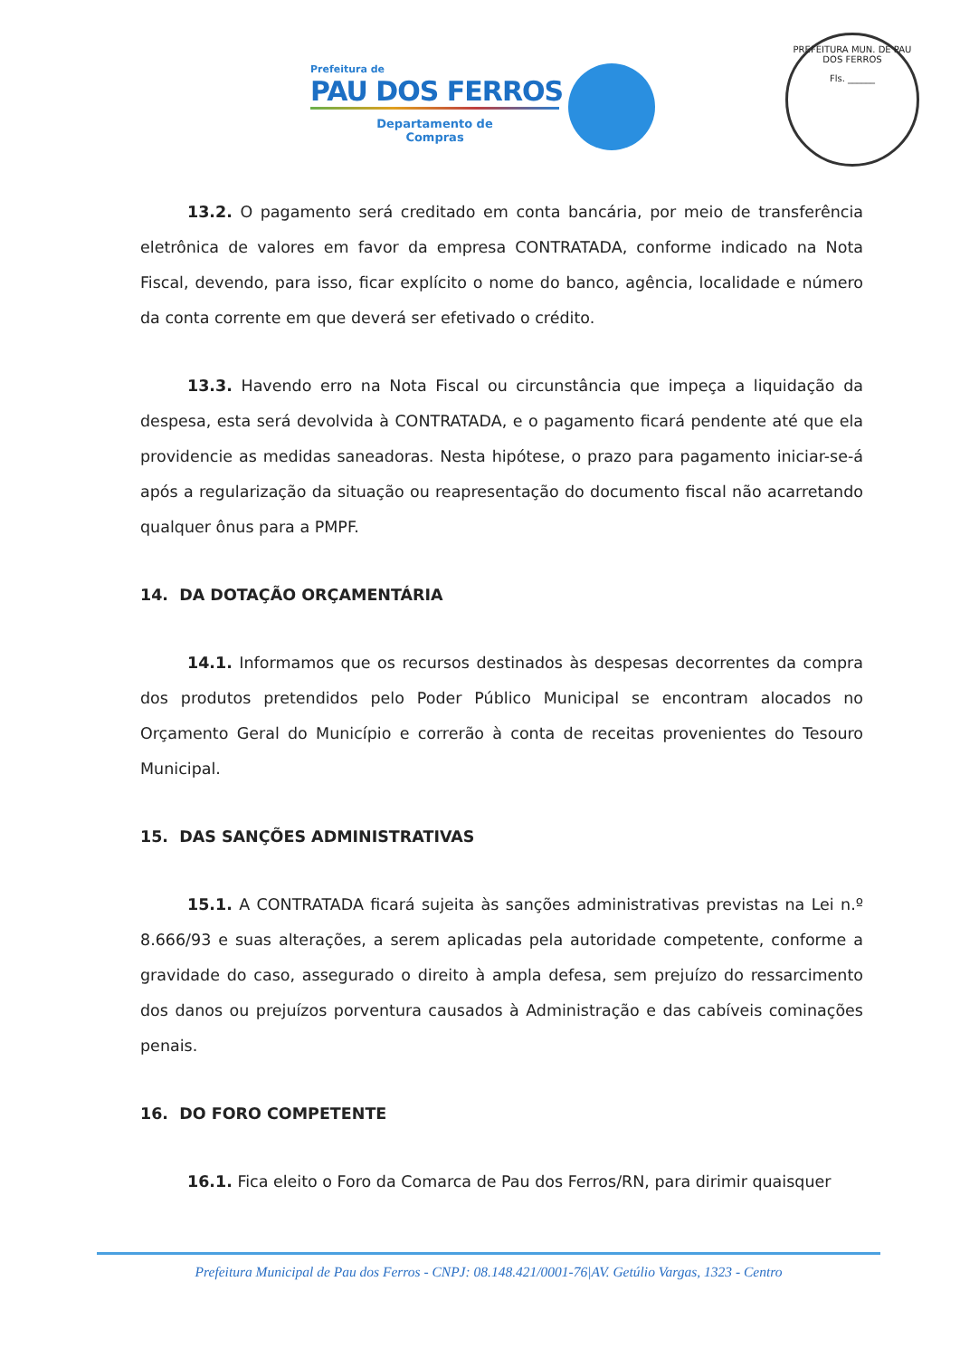Prefeitura de
PAU DOS FERROS
Departamento de
Compras
PREFEITURA MUN. DE PAU DOS FERROS
Fls. ______
13.2. O pagamento será creditado em conta bancária, por meio de transferência eletrônica de valores em favor da empresa CONTRATADA, conforme indicado na Nota Fiscal, devendo, para isso, ficar explícito o nome do banco, agência, localidade e número da conta corrente em que deverá ser efetivado o crédito.
13.3. Havendo erro na Nota Fiscal ou circunstância que impeça a liquidação da despesa, esta será devolvida à CONTRATADA, e o pagamento ficará pendente até que ela providencie as medidas saneadoras. Nesta hipótese, o prazo para pagamento iniciar-se-á após a regularização da situação ou reapresentação do documento fiscal não acarretando qualquer ônus para a PMPF.
14. DA DOTAÇÃO ORÇAMENTÁRIA
14.1. Informamos que os recursos destinados às despesas decorrentes da compra dos produtos pretendidos pelo Poder Público Municipal se encontram alocados no Orçamento Geral do Município e correrão à conta de receitas provenientes do Tesouro Municipal.
15. DAS SANÇÕES ADMINISTRATIVAS
15.1. A CONTRATADA ficará sujeita às sanções administrativas previstas na Lei n.º 8.666/93 e suas alterações, a serem aplicadas pela autoridade competente, conforme a gravidade do caso, assegurado o direito à ampla defesa, sem prejuízo do ressarcimento dos danos ou prejuízos porventura causados à Administração e das cabíveis cominações penais.
16. DO FORO COMPETENTE
16.1. Fica eleito o Foro da Comarca de Pau dos Ferros/RN, para dirimir quaisquer
Prefeitura Municipal de Pau dos Ferros - CNPJ: 08.148.421/0001-76|AV. Getúlio Vargas, 1323 - Centro